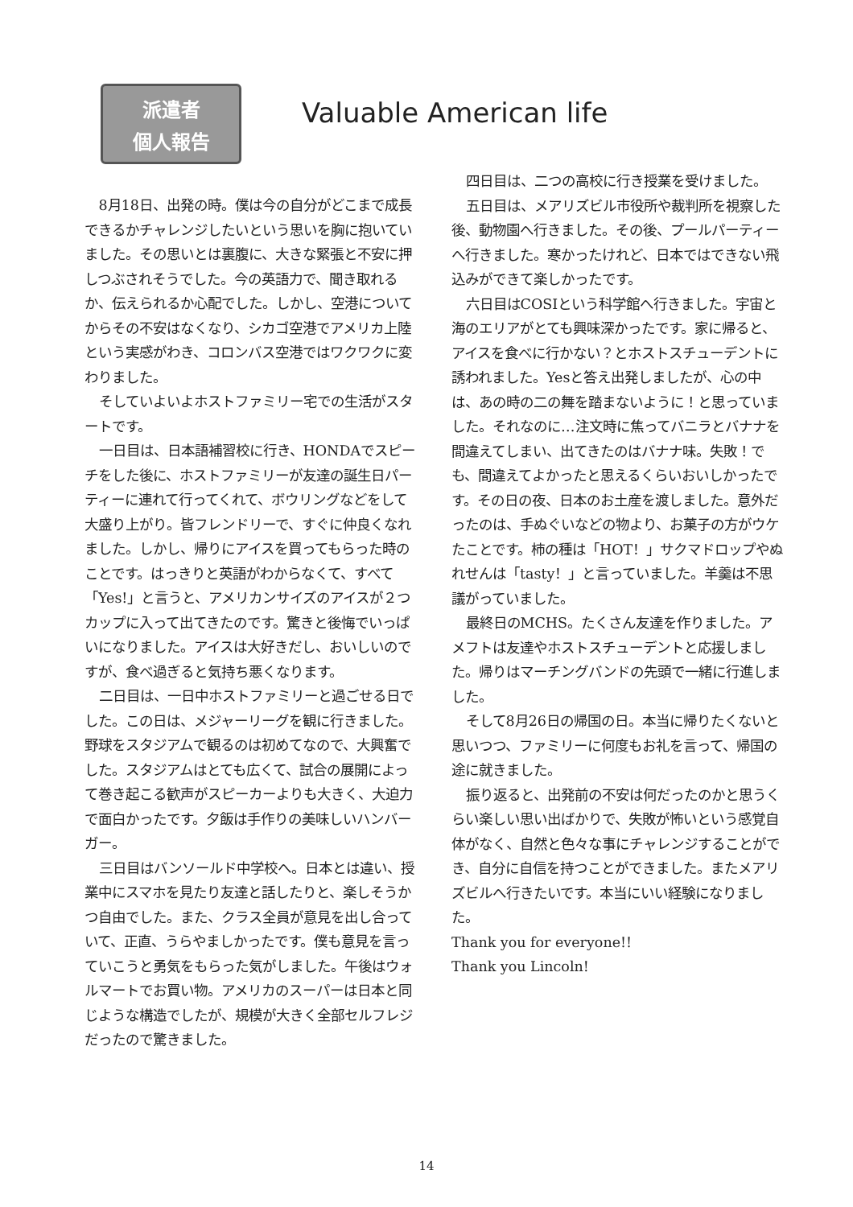派遣者
個人報告
Valuable American life
8月18日、出発の時。僕は今の自分がどこまで成長できるかチャレンジしたいという思いを胸に抱いていました。その思いとは裏腹に、大きな緊張と不安に押しつぶされそうでした。今の英語力で、聞き取れるか、伝えられるか心配でした。しかし、空港についてからその不安はなくなり、シカゴ空港でアメリカ上陸という実感がわき、コロンバス空港ではワクワクに変わりました。
そしていよいよホストファミリー宅での生活がスタートです。
一日目は、日本語補習校に行き、HONDAでスピーチをした後に、ホストファミリーが友達の誕生日パーティーに連れて行ってくれて、ボウリングなどをして大盛り上がり。皆フレンドリーで、すぐに仲良くなれました。しかし、帰りにアイスを買ってもらった時のことです。はっきりと英語がわからなくて、すべて「Yes!」と言うと、アメリカンサイズのアイスが２つカップに入って出てきたのです。驚きと後悔でいっぱいになりました。アイスは大好きだし、おいしいのですが、食べ過ぎると気持ち悪くなります。
二日目は、一日中ホストファミリーと過ごせる日でした。この日は、メジャーリーグを観に行きました。野球をスタジアムで観るのは初めてなので、大興奮でした。スタジアムはとても広くて、試合の展開によって巻き起こる歓声がスピーカーよりも大きく、大迫力で面白かったです。夕飯は手作りの美味しいハンバーガー。
三日目はバンソールド中学校へ。日本とは違い、授業中にスマホを見たり友達と話したりと、楽しそうかつ自由でした。また、クラス全員が意見を出し合っていて、正直、うらやましかったです。僕も意見を言っていこうと勇気をもらった気がしました。午後はウォルマートでお買い物。アメリカのスーパーは日本と同じような構造でしたが、規模が大きく全部セルフレジだったので驚きました。
四日目は、二つの高校に行き授業を受けました。
五日目は、メアリズビル市役所や裁判所を視察した後、動物園へ行きました。その後、プールパーティーへ行きました。寒かったけれど、日本ではできない飛込みができて楽しかったです。
六日目はCOSIという科学館へ行きました。宇宙と海のエリアがとても興味深かったです。家に帰ると、アイスを食べに行かない？とホストスチューデントに誘われました。Yesと答え出発しましたが、心の中は、あの時の二の舞を踏まないように！と思っていました。それなのに…注文時に焦ってバニラとバナナを間違えてしまい、出てきたのはバナナ味。失敗！でも、間違えてよかったと思えるくらいおいしかったです。その日の夜、日本のお土産を渡しました。意外だったのは、手ぬぐいなどの物より、お菓子の方がウケたことです。柿の種は「HOT！」サクマドロップやぬれせんは「tasty！」と言っていました。羊羹は不思議がっていました。
最終日のMCHS。たくさん友達を作りました。アメフトは友達やホストスチューデントと応援しました。帰りはマーチングバンドの先頭で一緒に行進しました。
そして8月26日の帰国の日。本当に帰りたくないと思いつつ、ファミリーに何度もお礼を言って、帰国の途に就きました。
振り返ると、出発前の不安は何だったのかと思うくらい楽しい思い出ばかりで、失敗が怖いという感覚自体がなく、自然と色々な事にチャレンジすることができ、自分に自信を持つことができました。またメアリズビルへ行きたいです。本当にいい経験になりました。
Thank you for everyone!!
Thank you Lincoln!
14